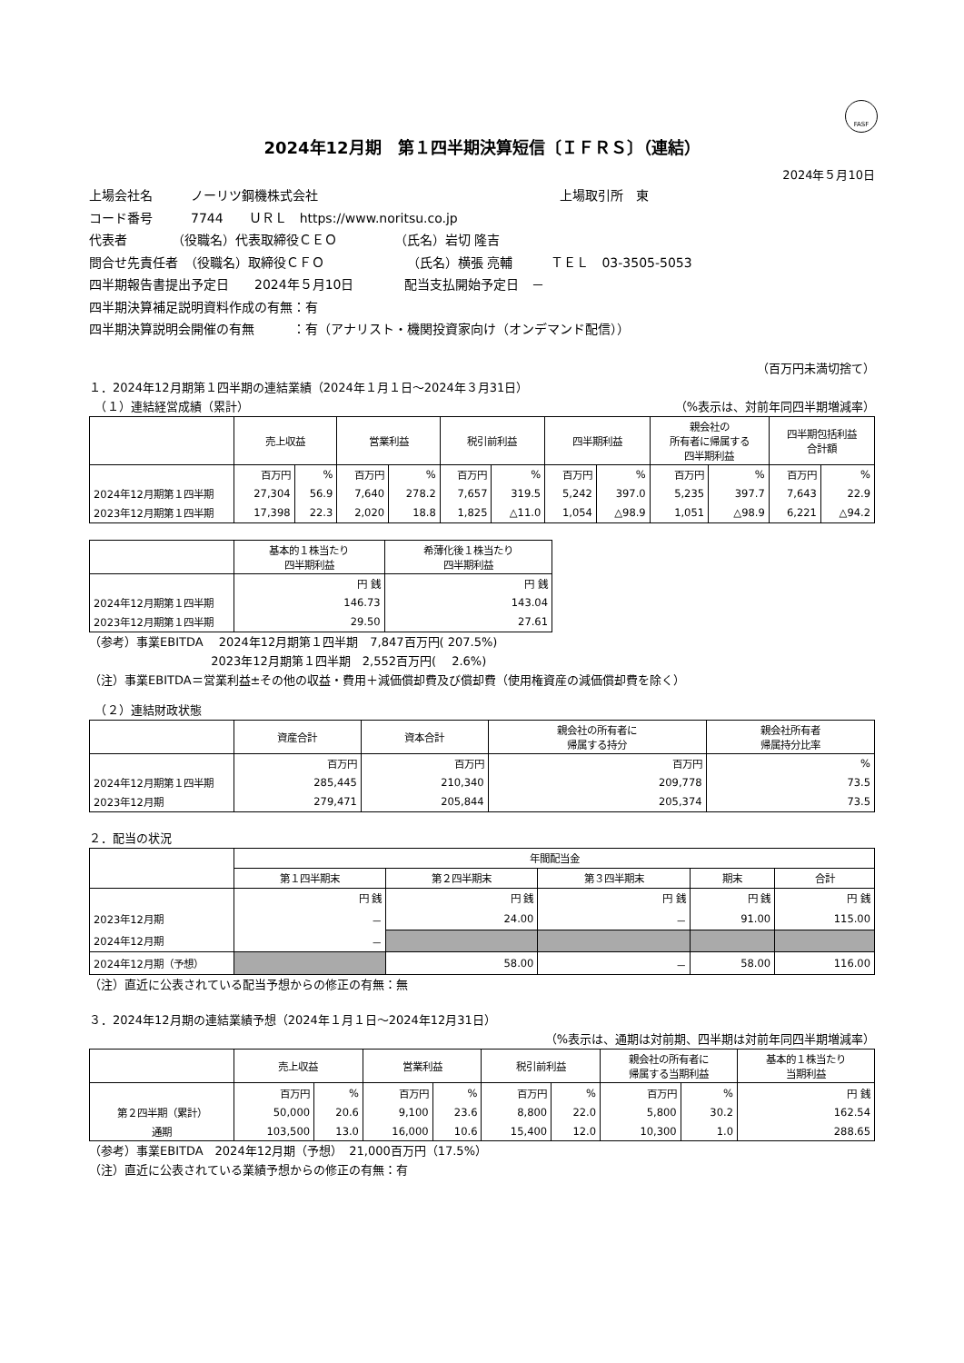FASF
2024年12月期　第１四半期決算短信〔ＩＦＲＳ〕（連結）
2024年５月10日
上場会社名　　　ノーリツ鋼機株式会社　　　　　　　　　　　　　　　　　　　上場取引所　東
コード番号　　　7744　　ＵＲＬ　https://www.noritsu.co.jp
代表者　　　　（役職名）代表取締役ＣＥＯ　　　　　（氏名）岩切 隆吉
問合せ先責任者　（役職名）取締役ＣＦＯ　　　　　　　（氏名）横張 亮輔　　　ＴＥＬ　03-3505-5053
四半期報告書提出予定日　　2024年５月10日　　　　配当支払開始予定日　－
四半期決算補足説明資料作成の有無：有
四半期決算説明会開催の有無　　　：有（アナリスト・機関投資家向け（オンデマンド配信））
（百万円未満切捨て）
１．2024年12月期第１四半期の連結業績（2024年１月１日～2024年３月31日）
　（１）連結経営成績（累計） （%表示は、対前年同四半期増減率）
| | 売上収益 | | 営業利益 | | 税引前利益 | | 四半期利益 | | 親会社の 所有者に帰属する 四半期利益 | | 四半期包括利益 合計額 | |
| --- | --- | --- | --- | --- | --- | --- | --- | --- | --- | --- | --- | --- |
| | 百万円 | % | 百万円 | % | 百万円 | % | 百万円 | % | 百万円 | % | 百万円 | % |
| 2024年12月期第１四半期 | 27,304 | 56.9 | 7,640 | 278.2 | 7,657 | 319.5 | 5,242 | 397.0 | 5,235 | 397.7 | 7,643 | 22.9 |
| 2023年12月期第１四半期 | 17,398 | 22.3 | 2,020 | 18.8 | 1,825 | △11.0 | 1,054 | △98.9 | 1,051 | △98.9 | 6,221 | △94.2 |
| | 基本的１株当たり 四半期利益 | 希薄化後１株当たり 四半期利益 |
| --- | --- | --- |
| | 円 銭 | 円 銭 |
| 2024年12月期第１四半期 | 146.73 | 143.04 |
| 2023年12月期第１四半期 | 29.50 | 27.61 |
（参考）事業EBITDA　 2024年12月期第１四半期　7,847百万円( 207.5%)
　　　　　　　　　　 2023年12月期第１四半期　2,552百万円(　 2.6%)
（注）事業EBITDA＝営業利益±その他の収益・費用＋減価償却費及び償却費（使用権資産の減価償却費を除く）
　（２）連結財政状態
| | 資産合計 | 資本合計 | 親会社の所有者に 帰属する持分 | 親会社所有者 帰属持分比率 |
| --- | --- | --- | --- | --- |
| | 百万円 | 百万円 | 百万円 | % |
| 2024年12月期第１四半期 | 285,445 | 210,340 | 209,778 | 73.5 |
| 2023年12月期 | 279,471 | 205,844 | 205,374 | 73.5 |
２．配当の状況
| | 年間配当金 | | | | |
| --- | --- | --- | --- | --- | --- |
| | 第１四半期末 | 第２四半期末 | 第３四半期末 | 期末 | 合計 |
| | 円 銭 | 円 銭 | 円 銭 | 円 銭 | 円 銭 |
| 2023年12月期 | － | 24.00 | － | 91.00 | 115.00 |
| 2024年12月期 | － | | | | |
| 2024年12月期（予想） | | 58.00 | － | 58.00 | 116.00 |
（注）直近に公表されている配当予想からの修正の有無：無
３．2024年12月期の連結業績予想（2024年１月１日～2024年12月31日）
（%表示は、通期は対前期、四半期は対前年同四半期増減率）
| | 売上収益 | | 営業利益 | | 税引前利益 | | 親会社の所有者に 帰属する当期利益 | | 基本的１株当たり 当期利益 |
| --- | --- | --- | --- | --- | --- | --- | --- | --- | --- |
| | 百万円 | % | 百万円 | % | 百万円 | % | 百万円 | % | 円 銭 |
| 第２四半期（累計） | 50,000 | 20.6 | 9,100 | 23.6 | 8,800 | 22.0 | 5,800 | 30.2 | 162.54 |
| 通期 | 103,500 | 13.0 | 16,000 | 10.6 | 15,400 | 12.0 | 10,300 | 1.0 | 288.65 |
（参考）事業EBITDA　2024年12月期（予想）　21,000百万円（17.5%）
（注）直近に公表されている業績予想からの修正の有無：有